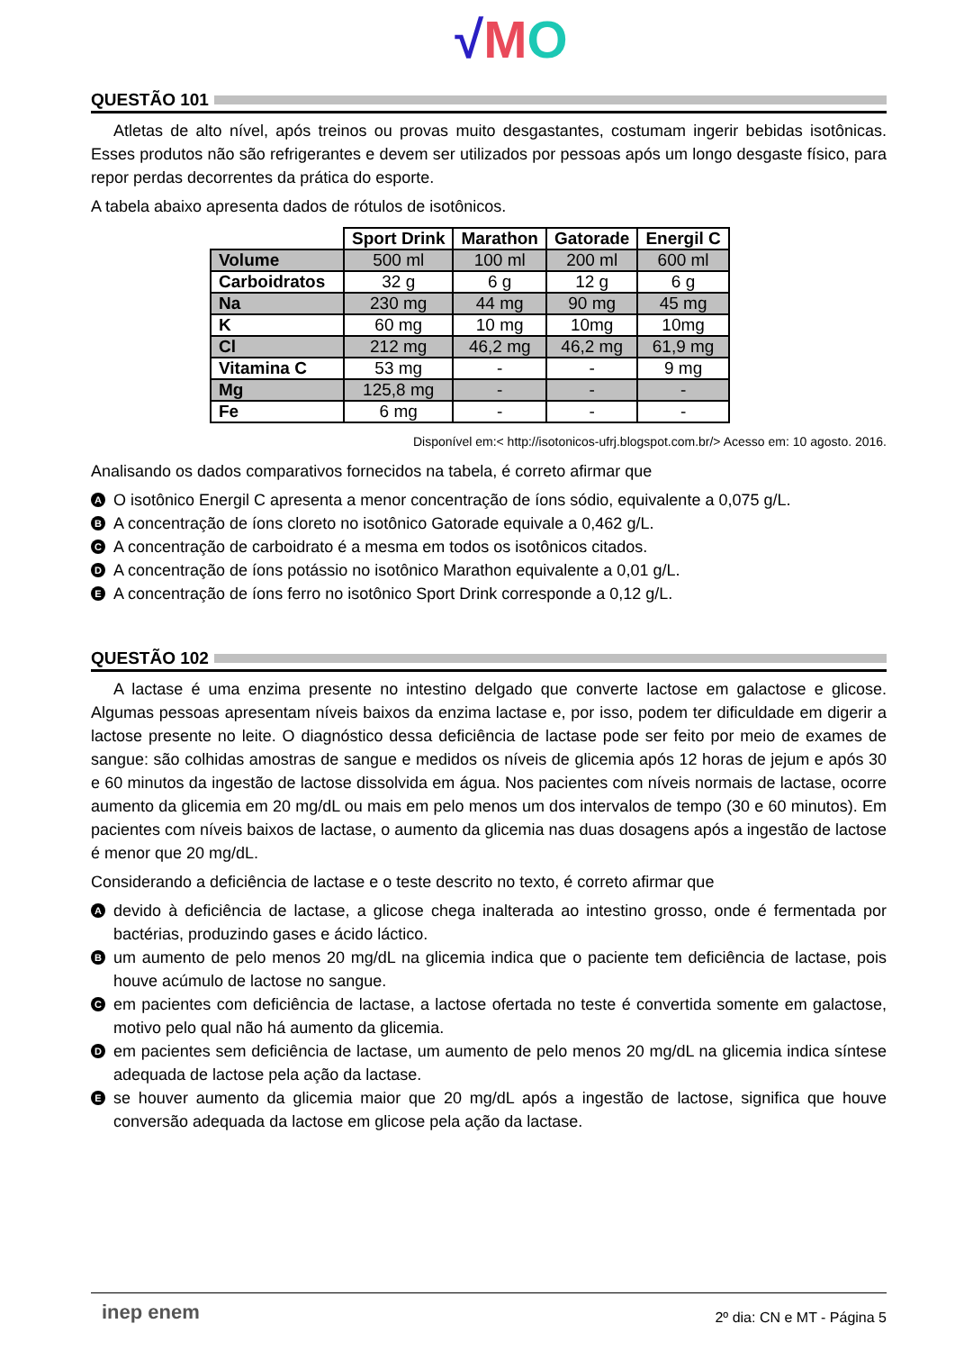√MO
QUESTÃO 101
Atletas de alto nível, após treinos ou provas muito desgastantes, costumam ingerir bebidas isotônicas. Esses produtos não são refrigerantes e devem ser utilizados por pessoas após um longo desgaste físico, para repor perdas decorrentes da prática do esporte.
A tabela abaixo apresenta dados de rótulos de isotônicos.
| | Sport Drink | Marathon | Gatorade | Energil C |
| --- | --- | --- | --- | --- |
| Volume | 500 ml | 100 ml | 200 ml | 600 ml |
| Carboidratos | 32 g | 6 g | 12 g | 6 g |
| Na | 230 mg | 44 mg | 90 mg | 45 mg |
| K | 60 mg | 10 mg | 10mg | 10mg |
| Cl | 212 mg | 46,2 mg | 46,2 mg | 61,9 mg |
| Vitamina C | 53 mg | - | - | 9 mg |
| Mg | 125,8 mg | - | - | - |
| Fe | 6 mg | - | - | - |
Disponível em:< http://isotonicos-ufrj.blogspot.com.br/> Acesso em: 10 agosto. 2016.
Analisando os dados comparativos fornecidos na tabela, é correto afirmar que
A O isotônico Energil C apresenta a menor concentração de íons sódio, equivalente a 0,075 g/L.
B A concentração de íons cloreto no isotônico Gatorade equivale a 0,462 g/L.
C A concentração de carboidrato é a mesma em todos os isotônicos citados.
D A concentração de íons potássio no isotônico Marathon equivalente a 0,01 g/L.
E A concentração de íons ferro no isotônico Sport Drink corresponde a 0,12 g/L.
QUESTÃO 102
A lactase é uma enzima presente no intestino delgado que converte lactose em galactose e glicose. Algumas pessoas apresentam níveis baixos da enzima lactase e, por isso, podem ter dificuldade em digerir a lactose presente no leite. O diagnóstico dessa deficiência de lactase pode ser feito por meio de exames de sangue: são colhidas amostras de sangue e medidos os níveis de glicemia após 12 horas de jejum e após 30 e 60 minutos da ingestão de lactose dissolvida em água. Nos pacientes com níveis normais de lactase, ocorre aumento da glicemia em 20 mg/dL ou mais em pelo menos um dos intervalos de tempo (30 e 60 minutos). Em pacientes com níveis baixos de lactase, o aumento da glicemia nas duas dosagens após a ingestão de lactose é menor que 20 mg/dL.
Considerando a deficiência de lactase e o teste descrito no texto, é correto afirmar que
Adevido à deficiência de lactase, a glicose chega inalterada ao intestino grosso, onde é fermentada por bactérias, produzindo gases e ácido láctico.
Bum aumento de pelo menos 20 mg/dL na glicemia indica que o paciente tem deficiência de lactase, pois houve acúmulo de lactose no sangue.
Cem pacientes com deficiência de lactase, a lactose ofertada no teste é convertida somente em galactose, motivo pelo qual não há aumento da glicemia.
Dem pacientes sem deficiência de lactase, um aumento de pelo menos 20 mg/dL na glicemia indica síntese adequada de lactose pela ação da lactase.
Ese houver aumento da glicemia maior que 20 mg/dL após a ingestão de lactose, significa que houve conversão adequada da lactose em glicose pela ação da lactase.
inep enem 2º dia: CN e MT - Página 5